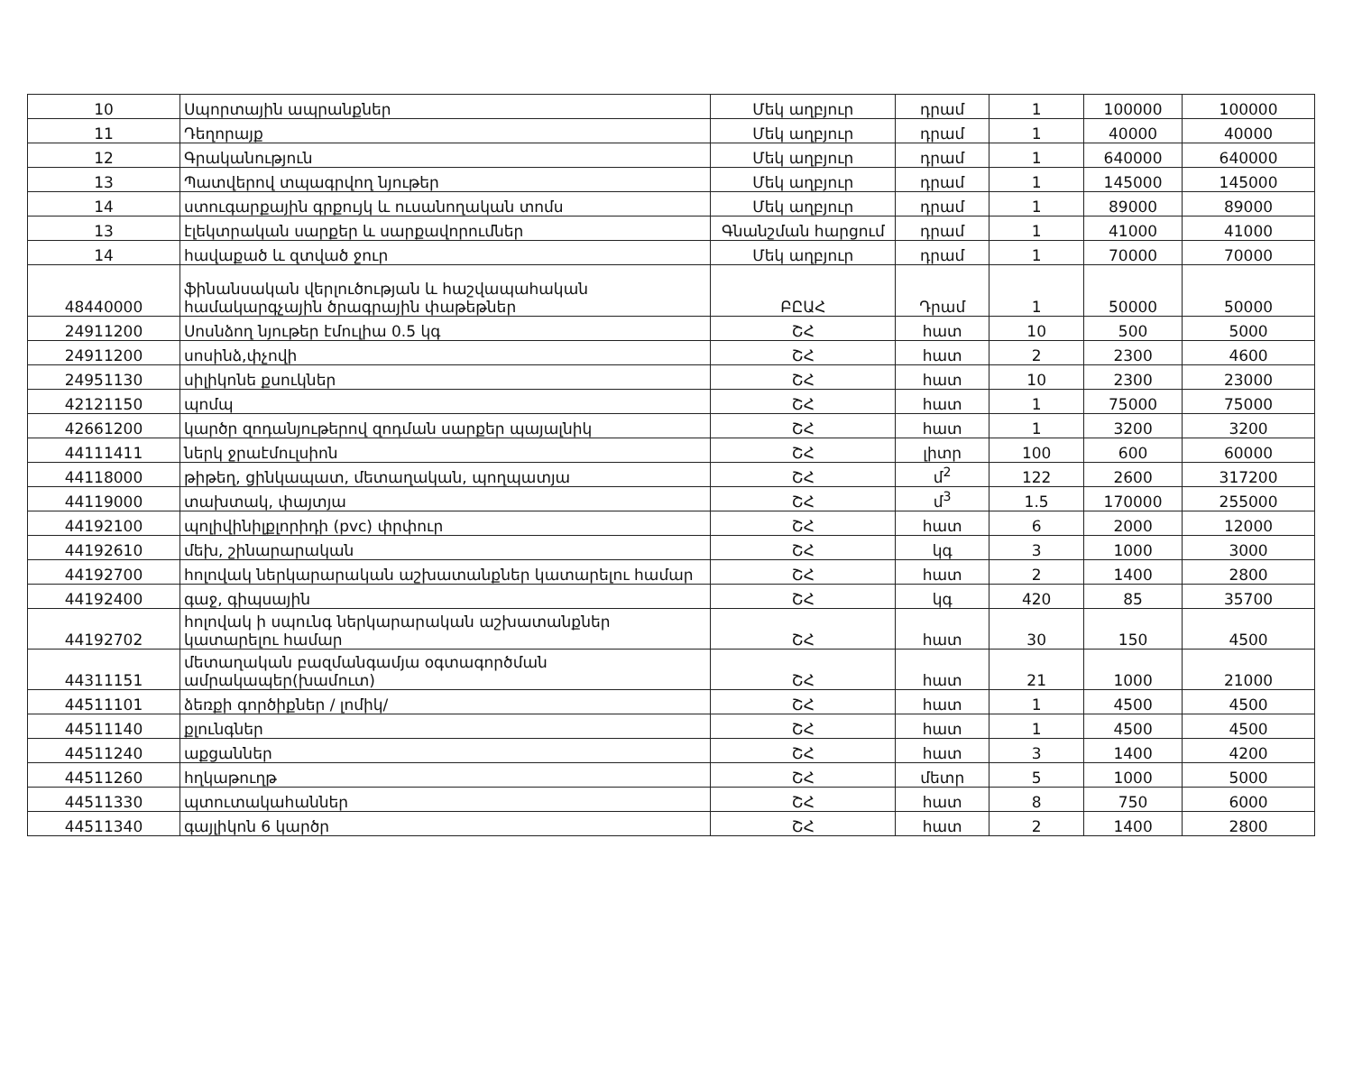| 10 | Սպորտային ապրանքներ | Մեկ աղբյուր | դրամ | 1 | 100000 | 100000 |
| 11 | Դեղորայք | Մեկ աղբյուր | դրամ | 1 | 40000 | 40000 |
| 12 | Գրականություն | Մեկ աղբյուր | դրամ | 1 | 640000 | 640000 |
| 13 | Պատվերով տպագրվող նյութեր | Մեկ աղբյուր | դրամ | 1 | 145000 | 145000 |
| 14 | ստուգարքային գրքույկ և ուսանողական տոմս | Մեկ աղբյուր | դրամ | 1 | 89000 | 89000 |
| 13 | էլեկտրական սարքեր և սարքավորումներ | Գնանշման հարցում | դրամ | 1 | 41000 | 41000 |
| 14 | հավաքած և զտված ջուր | Մեկ աղբյուր | դրամ | 1 | 70000 | 70000 |
| 48440000 | ֆինանսական վերլուծության և հաշվապահական համակարգչային ծրագրային փաթեթներ | ԲԸԱՀ | Դրամ | 1 | 50000 | 50000 |
| 24911200 | Սոսնձող նյութեր էմուլիա 0.5 կգ | ՇՀ | հատ | 10 | 500 | 5000 |
| 24911200 | սոսինձ,փչովի | ՇՀ | հատ | 2 | 2300 | 4600 |
| 24951130 | սիլիկոնե քսուկներ | ՇՀ | հատ | 10 | 2300 | 23000 |
| 42121150 | պոմպ | ՇՀ | հատ | 1 | 75000 | 75000 |
| 42661200 | կարծր զոդանյութերով զոդման սարքեր պայալնիկ | ՇՀ | հատ | 1 | 3200 | 3200 |
| 44111411 | ներկ ջրաէմուլսիոն | ՇՀ | լիտր | 100 | 600 | 60000 |
| 44118000 | թիթեղ, ցինկապատ, մետաղական, պողպատյա | ՇՀ | մ<sup>2</sup> | 122 | 2600 | 317200 |
| 44119000 | տախտակ, փայտյա | ՇՀ | մ<sup>3</sup> | 1.5 | 170000 | 255000 |
| 44192100 | պոլիվինիլքլորիդի (pvc) փրփուր | ՇՀ | հատ | 6 | 2000 | 12000 |
| 44192610 | մեխ, շինարարական | ՇՀ | կգ | 3 | 1000 | 3000 |
| 44192700 | հոլովակ ներկարարական աշխատանքներ կատարելու համար | ՇՀ | հատ | 2 | 1400 | 2800 |
| 44192400 | գաջ, գիպսային | ՇՀ | կգ | 420 | 85 | 35700 |
| 44192702 | հոլովակ ի սպունգ ներկարարական աշխատանքներ կատարելու համար | ՇՀ | հատ | 30 | 150 | 4500 |
| 44311151 | մետաղական բազմանգամյա օգտագործման ամրակապեր(խամուտ) | ՇՀ | հատ | 21 | 1000 | 21000 |
| 44511101 | ձեռքի գործիքներ / լոմիկ/ | ՇՀ | հատ | 1 | 4500 | 4500 |
| 44511140 | քլունգներ | ՇՀ | հատ | 1 | 4500 | 4500 |
| 44511240 | աքցաններ | ՇՀ | հատ | 3 | 1400 | 4200 |
| 44511260 | հղկաթուղթ | ՇՀ | մետր | 5 | 1000 | 5000 |
| 44511330 | պտուտակահաններ | ՇՀ | հատ | 8 | 750 | 6000 |
| 44511340 | գայլիկոն 6 կարծր | ՇՀ | հատ | 2 | 1400 | 2800 |